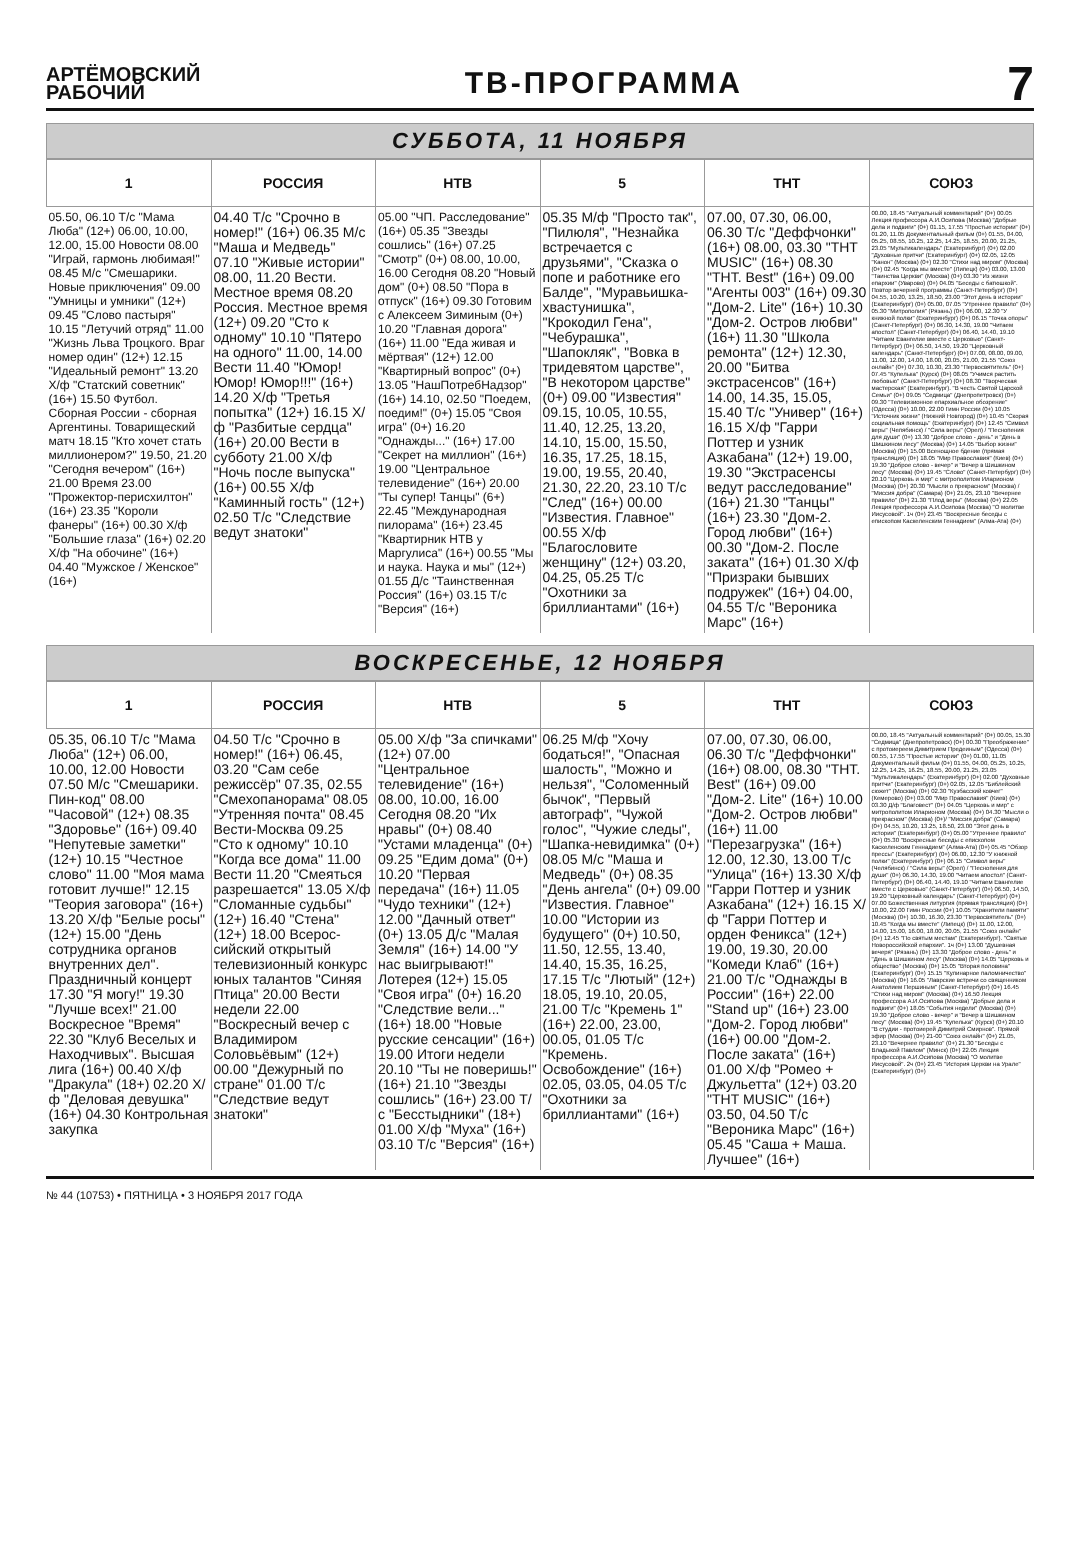АРТЁМОВСКИЙ
РАБОЧИЙ
ТВ-ПРОГРАММА
7
СУББОТА, 11 НОЯБРЯ
| 1 | РОССИЯ | НТВ | 5 | ТНТ | СОЮЗ |
| --- | --- | --- | --- | --- | --- |
| 05.50, 06.10 Т/с "Мама Люба" (12+) 06.00, 10.00, 12.00, 15.00 Новости 08.00 "Играй, гармонь любимая!" 08.45 М/с "Смешарики. Новые приключения" 09.00 "Умницы и умники" (12+) 09.45 "Слово пастыря" 10.15 "Летучий отряд" 11.00 "Жизнь Льва Троцкого. Враг номер один" (12+) 12.15 "Идеальный ремонт" 13.20 Х/ф "Статский советник" (16+) 15.50 Футбол. Сборная России - сборная Аргентины. Товарищеский матч 18.15 "Кто хочет стать миллионером?" 19.50, 21.20 "Сегодня вечером" (16+) 21.00 Время 23.00 "Прожектор-перисхилтон" (16+) 23.35 "Короли фанеры" (16+) 00.30 Х/ф "Большие глаза" (16+) 02.20 Х/ф "На обочине" (16+) 04.40 "Мужское / Женское" (16+) | 04.40 Т/с "Срочно в номер!" (16+) 06.35 М/с "Маша и Медведь" 07.10 "Живые истории" 08.00, 11.20 Вести. Местное время 08.20 Россия. Местное время (12+) 09.20 "Сто к одному" 10.10 "Пятеро на одного" 11.00, 14.00 Вести 11.40 "Юмор! Юмор! Юмор!!!" (16+) 14.20 Х/ф "Третья попытка" (12+) 16.15 Х/ф "Разбитые сердца" (16+) 20.00 Вести в субботу 21.00 Х/ф "Ночь после выпуска" (16+) 00.55 Х/ф "Каминный гость" (12+) 02.50 Т/с "Следствие ведут знатоки" | 05.00 "ЧП. Расследование" (16+) 05.35 "Звезды сошлись" (16+) 07.25 "Смотр" (0+) 08.00, 10.00, 16.00 Сегодня 08.20 "Новый дом" (0+) 08.50 "Пора в отпуск" (16+) 09.30 Готовим с Алексеем Зиминым (0+) 10.20 "Главная дорога" (16+) 11.00 "Еда живая и мёртвая" (12+) 12.00 "Квартирный вопрос" (0+) 13.05 "НашПотребНадзор" (16+) 14.10, 02.50 "Поедем, поедим!" (0+) 15.05 "Своя игра" (0+) 16.20 "Однажды..." (16+) 17.00 "Секрет на миллион" (16+) 19.00 "Центральное телевидение" (16+) 20.00 "Ты супер! Танцы" (6+) 22.45 "Международная пилорама" (16+) 23.45 "Квартирник НТВ у Маргулиса" (16+) 00.55 "Мы и наука. Наука и мы" (12+) 01.55 Д/с "Таинственная Россия" (16+) 03.15 Т/с "Версия" (16+) | 05.35 М/ф "Просто так", "Пилюля", "Незнайка встречается с друзьями", "Сказка о попе и работнике его Балде", "Муравьишка-хвастунишка", "Крокодил Гена", "Чебурашка", "Шапокляк", "Вовка в тридевятом царстве", "В некотором царстве" (0+) 09.00 "Известия" 09.15, 10.05, 10.55, 11.40, 12.25, 13.20, 14.10, 15.00, 15.50, 16.35, 17.25, 18.15, 19.00, 19.55, 20.40, 21.30, 22.20, 23.10 Т/с "След" (16+) 00.00 "Известия. Главное" 00.55 Х/ф "Благословите женщину" (12+) 03.20, 04.25, 05.25 Т/с "Охотники за бриллиантами" (16+) | 07.00, 07.30, 06.00, 06.30 Т/с "Деффчонки" (16+) 08.00, 03.30 "ТНТ MUSIC" (16+) 08.30 "ТНТ. Best" (16+) 09.00 "Агенты 003" (16+) 09.30 "Дом-2. Lite" (16+) 10.30 "Дом-2. Остров любви" (16+) 11.30 "Школа ремонта" (12+) 12.30, 20.00 "Битва экстрасенсов" (16+) 14.00, 14.35, 15.05, 15.40 Т/с "Универ" (16+) 16.15 Х/ф "Гарри Поттер и узник Азкабана" (12+) 19.00, 19.30 "Экстрасенсы ведут расследование" (16+) 21.30 "Танцы" (16+) 23.30 "Дом-2. Город любви" (16+) 00.30 "Дом-2. После заката" (16+) 01.30 Х/ф "Призраки бывших подружек" (16+) 04.00, 04.55 Т/с "Вероника Марс" (16+) | 00.00, 18.45 "Актуальный комментарий" (0+) 00.05 Лекция профессора А.И.Осипова (Москва) "Добрые дела и подвиги" (0+) 01.15, 17.55 "Простые истории" (0+) 01.20, 11.05 Документальный фильм (0+) 01.55, 04.00, 05.25, 08.55, 10.25, 12.25, 14.25, 18.55, 20.00, 21.25, 23.05 "Мультикалендарь" (Екатеринбург) (0+) 02.00 "Духовные притчи" (Екатеринбург) (0+) 02.05, 12.05 "Канон" (Москва) (0+) 02.30 "Стихи над миром" (Москва) (0+) 02.45 "Когда мы вместе" (Липецк) (0+) 03.00, 13.00 "Таинства Церкви" (Москва) (0+) 03.30 "Из жизни епархии" (Уварово) (0+) 04.05 "Беседы с батюшкой". Повтор вечерней программы (Санкт-Петербург) (0+) 04.55, 10.20, 13.25, 18.50, 23.00 "Этот день в истории" (Екатеринбург) (0+) 05.00, 07.05 "Утреннее правило" (0+) 05.30 "Митрополия" (Рязань) (0+) 06.00, 12.30 "У книжной полки" (Екатеринбург) (0+) 06.15 "Точка опоры" (Санкт-Петербург) (0+) 06.30, 14.30, 19.00 "Читаем апостол" (Санкт-Петербург) (0+) 06.40, 14.40, 19.10 "Читаем Евангелие вместе с Церковью" (Санкт-Петербург) (0+) 06.50, 14.50, 19.20 "Церковный календарь" (Санкт-Петербург) (0+) 07.00, 08.00, 09.00, 11.00, 12.00, 14.00, 18.00, 20.05, 21.00, 21.55 "Союз онлайн" (0+) 07.30, 10.30, 23.30 "Первосвятитель" (0+) 07.45 "Купелька" (Курск) (0+) 08.05 "Учимся растить любовью" (Санкт-Петербург) (0+) 08.30 "Творческая мастерская" (Екатеринбург). "В честь Святой Царской Семьи" (0+) 09.05 "Седмица" (Днепропетровск) (0+) 09.30 "Телевизионное епархиальное обозрение" (Одесса) (0+) 10.00, 22.00 Гимн России (0+) 10.05 "Источник жизни" (Нижний Новгород) (0+) 10.45 "Скорая социальная помощь" (Екатеринбург) (0+) 12.45 "Символ веры" (Челябинск) / "Сила веры" (Орел) / "Песнопения для души" (0+) 13.30 "Доброе слово - день" и "День в Шишкином лесу" (Москва) (0+) 14.05 "Выбор жизни" (Москва) (0+) 15.00 Всенощное бдение (прямая трансляция) (0+) 18.05 "Мир Православия" (Киев) (0+) 19.30 "Доброе слово - вечер" и "Вечер в Шишкином лесу" (Москва) (0+) 19.45 "Слово" (Санкт-Петербург) (0+) 20.10 "Церковь и мир" с митрополитом Иларионом (Москва) (0+) 20.30 "Мысли о прекрасном" (Москва) / "Миссия добра" (Самара) (0+) 21.05, 23.10 "Вечернее правило" (0+) 21.30 "Плод веры" (Москва) (0+) 22.05 Лекция профессора А.И.Осипова (Москва) "О молитве Иисусовой". 1ч (0+) 23.45 "Воскресные беседы с епископом Каскеленским Геннадием" (Алма-Ата) (0+) |
ВОСКРЕСЕНЬЕ, 12 НОЯБРЯ
| 1 | РОССИЯ | НТВ | 5 | ТНТ | СОЮЗ |
| --- | --- | --- | --- | --- | --- |
| 05.35, 06.10 Т/с "Мама Люба" (12+) 06.00, 10.00, 12.00 Новости 07.50 М/с "Смешарики. Пин-код" 08.00 "Часовой" (12+) 08.35 "Здоровье" (16+) 09.40 "Непутевые заметки" (12+) 10.15 "Честное слово" 11.00 "Моя мама готовит лучше!" 12.15 "Теория заговора" (16+) 13.20 Х/ф "Белые росы" (12+) 15.00 "День сотрудника органов внутренних дел". Праздничный концерт 17.30 "Я могу!" 19.30 "Лучше всех!" 21.00 Воскресное "Время" 22.30 "Клуб Веселых и Находчивых". Высшая лига (16+) 00.40 Х/ф "Дракула" (18+) 02.20 Х/ф "Деловая девушка" (16+) 04.30 Контрольная закупка | 04.50 Т/с "Срочно в номер!" (16+) 06.45, 03.20 "Сам себе режиссёр" 07.35, 02.55 "Смехопанорама" 08.05 "Утренняя почта" 08.45 Вести-Москва 09.25 "Сто к одному" 10.10 "Когда все дома" 11.00 Вести 11.20 "Смеяться разрешается" 13.05 Х/ф "Сломанные судьбы" (12+) 16.40 "Стена" (12+) 18.00 Всерос-сийский открытый телевизионный конкурс юных талантов "Синяя Птица" 20.00 Вести недели 22.00 "Воскресный вечер с Владимиром Соловьёвым" (12+) 00.00 "Дежурный по стране" 01.00 Т/с "Следствие ведут знатоки" | 05.00 Х/ф "За спичками" (12+) 07.00 "Центральное телевидение" (16+) 08.00, 10.00, 16.00 Сегодня 08.20 "Их нравы" (0+) 08.40 "Устами младенца" (0+) 09.25 "Едим дома" (0+) 10.20 "Первая передача" (16+) 11.05 "Чудо техники" (12+) 12.00 "Дачный ответ" (0+) 13.05 Д/с "Малая Земля" (16+) 14.00 "У нас выигрывают!" Лотерея (12+) 15.05 "Своя игра" (0+) 16.20 "Следствие вели..." (16+) 18.00 "Новые русские сенсации" (16+) 19.00 Итоги недели 20.10 "Ты не поверишь!" (16+) 21.10 "Звезды сошлись" (16+) 23.00 Т/с "Бесстыдники" (18+) 01.00 Х/ф "Муха" (16+) 03.10 Т/с "Версия" (16+) | 06.25 М/ф "Хочу бодаться!", "Опасная шалость", "Можно и нельзя", "Соломенный бычок", "Первый автограф", "Чужой голос", "Чужие следы", "Шапка-невидимка" (0+) 08.05 М/с "Маша и Медведь" (0+) 08.35 "День ангела" (0+) 09.00 "Известия. Главное" 10.00 "Истории из будущего" (0+) 10.50, 11.50, 12.55, 13.40, 14.40, 15.35, 16.25, 17.15 Т/с "Лютый" (12+) 18.05, 19.10, 20.05, 21.00 Т/с "Кремень 1" (16+) 22.00, 23.00, 00.05, 01.05 Т/с "Кремень. Освобождение" (16+) 02.05, 03.05, 04.05 Т/с "Охотники за бриллиантами" (16+) | 07.00, 07.30, 06.00, 06.30 Т/с "Деффчонки" (16+) 08.00, 08.30 "ТНТ. Best" (16+) 09.00 "Дом-2. Lite" (16+) 10.00 "Дом-2. Остров любви" (16+) 11.00 "Перезагрузка" (16+) 12.00, 12.30, 13.00 Т/с "Улица" (16+) 13.30 Х/ф "Гарри Поттер и узник Азкабана" (12+) 16.15 Х/ф "Гарри Поттер и орден Феникса" (12+) 19.00, 19.30, 20.00 "Комеди Клаб" (16+) 21.00 Т/с "Однажды в России" (16+) 22.00 "Stand up" (16+) 23.00 "Дом-2. Город любви" (16+) 00.00 "Дом-2. После заката" (16+) 01.00 Х/ф "Ромео + Джульетта" (12+) 03.20 "ТНТ MUSIC" (16+) 03.50, 04.50 Т/с "Вероника Марс" (16+) 05.45 "Саша + Маша. Лучшее" (16+) | 00.00, 18.45 "Актуальный комментарий" (0+) 00.05, 15.30 "Седмица" (Днепропетровск) (0+) 00.30 "Преображение" с протоиереем Димитрием Предеиным" (Одесса) (0+) 00.55, 17.55 "Простые истории" (0+) 01.00, 11.05 Документальный фильм (0+) 01.55, 04.00, 05.25, 10.25, 12.25, 14.25, 16.25, 18.55, 20.00, 21.25, 23.05 "Мультикалендарь" (Екатеринбург) (0+) 02.00 "Духовные притчи" (Екатеринбург) (0+) 02.05, 12.05 "Библейский сюжет" (Москва) (0+) 02.30 "Кузбасский ковчег" (Кемерово) (0+) 03.00 "Мир Православия" (Киев) (0+) 03.30 Д/ф "Благовест" (0+) 04.05 "Церковь и мир" с митрополитом Иларионом (Москва) (0+) 04.30 "Мысли о прекрасном" (Москва) (0+)/ "Миссия добра" (Самара) (0+) 04.55, 10.20, 13.25, 18.50, 23.00 "Этот день в истории" (Екатеринбург) (0+) 05.00 "Утреннее правило" (0+) 05.30 "Воскресные беседы с епископом Каскеленским Геннадием" (Алма-Ата) (0+) 05.45 "Обзор прессы" (Екатеринбург) (0+) 06.00, 12.30 "У книжной полки" (Екатеринбург) (0+) 06.15 "Символ веры" (Челябинск) / "Сила веры" (Орел) / "Песнопения для души" (0+) 06.30, 14.30, 19.00 "Читаем апостол" (Санкт-Петербург) (0+) 06.40, 14.40, 19.10 "Читаем Евангелие вместе с Церковью" (Санкт-Петербург) (0+) 06.50, 14.50, 19.20 "Церковный календарь" (Санкт-Петербург) (0+) 07.00 Божественная литургия (прямая трансляция) (0+) 10.00, 22.00 Гимн России (0+) 10.05 "Хранители памяти" (Москва) (0+) 10.30, 16.30, 23.30 "Первосвятитель" (0+) 10.45 "Когда мы вместе" (Липецк) (0+) 11.00, 12.00, 14.00, 15.00, 16.00, 18.00, 20.05, 21.55 "Союз онлайн" (0+) 12.45 "По святым местам" (Екатеринбург). "Святые Новороссийской епархии". 1ч (0+) 13.00 "Душевная вечеря" (Рязань) (0+) 13.30 "Доброе слово - день" и "День в Шишкином лесу" (Москва) (0+) 14.05 "Церковь и общество" (Москва) (0+) 15.05 "Вторая половина" (Екатеринбург) (0+) 15.15 "Кулинарное паломничество" (Москва) (0+) 16.05 "Лаврские встречи со священником Анатолием Першиным" (Санкт-Петербург) (0+) 16.45 "Стихи над миром" (Москва) (0+) 16.50 Лекция профессора А.И.Осипова (Москва) "Добрые дела и подвиги" (0+) 18.05 "События недели" (Москва) (0+) 19.30 "Доброе слово - вечер" и "Вечер в Шишкином лесу" (Москва) (0+) 19.45 "Купелька" (Курск) (0+) 20.10 "В студии - протоиерей Димитрий Смирнов". Прямой эфир (Москва) (0+) 21-00 "Союз онлайн" (0+) 21.05, 23.10 "Вечернее правило" (0+) 21.30 "Беседы с Владыкой Павлом" (Минск) (0+) 22.05 Лекция профессора А.И.Осипова (Москва) "О молитве Иисусовой". 2ч (0+) 23.45 "История Церкви на Урале" (Екатеринбург) (0+) |
№ 44 (10753) • ПЯТНИЦА • 3 НОЯБРЯ 2017 ГОДА